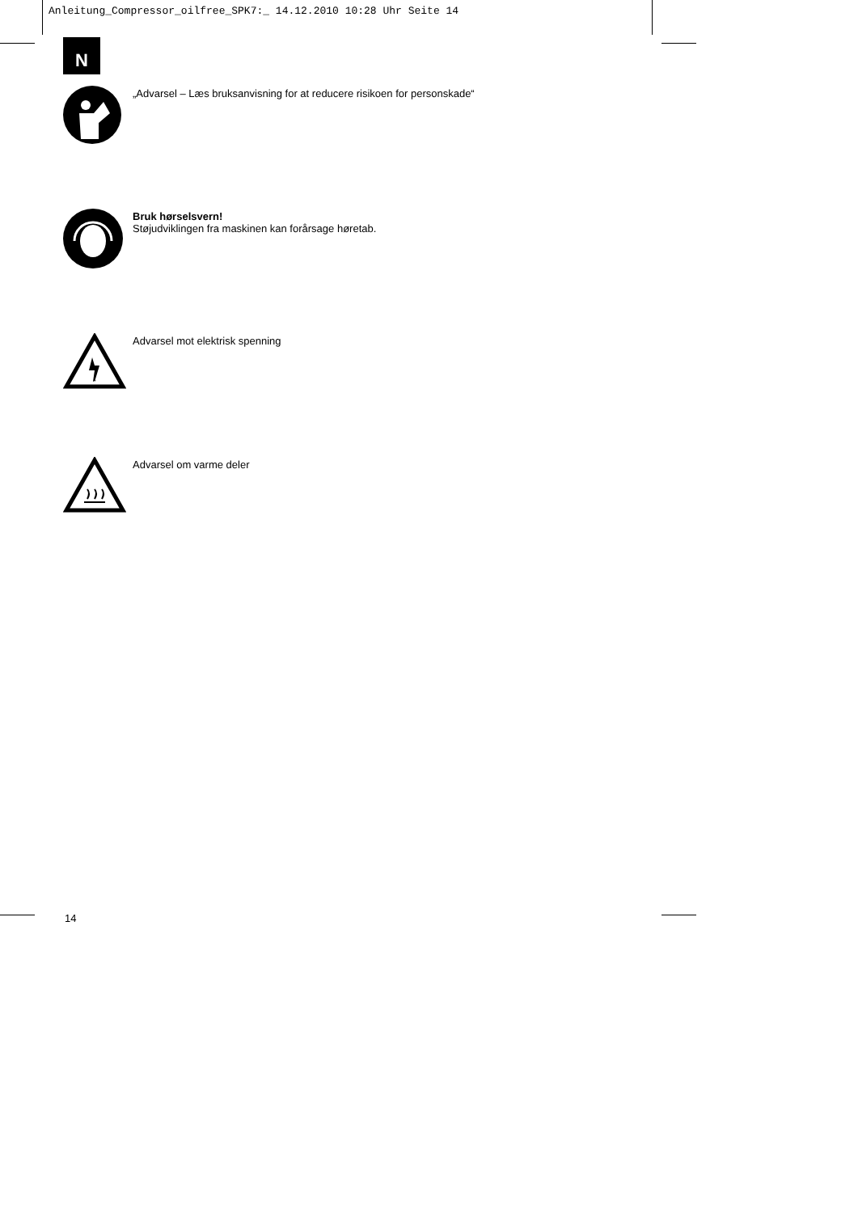Anleitung_Compressor_oilfree_SPK7:_ 14.12.2010 10:28 Uhr Seite 14
N
„Advarsel – Læs bruksanvisning for at reducere risikoen for personskade“
Bruk hørselsvern!
Støjudviklingen fra maskinen kan forårsage høretab.
Advarsel mot elektrisk spenning
Advarsel om varme deler
14